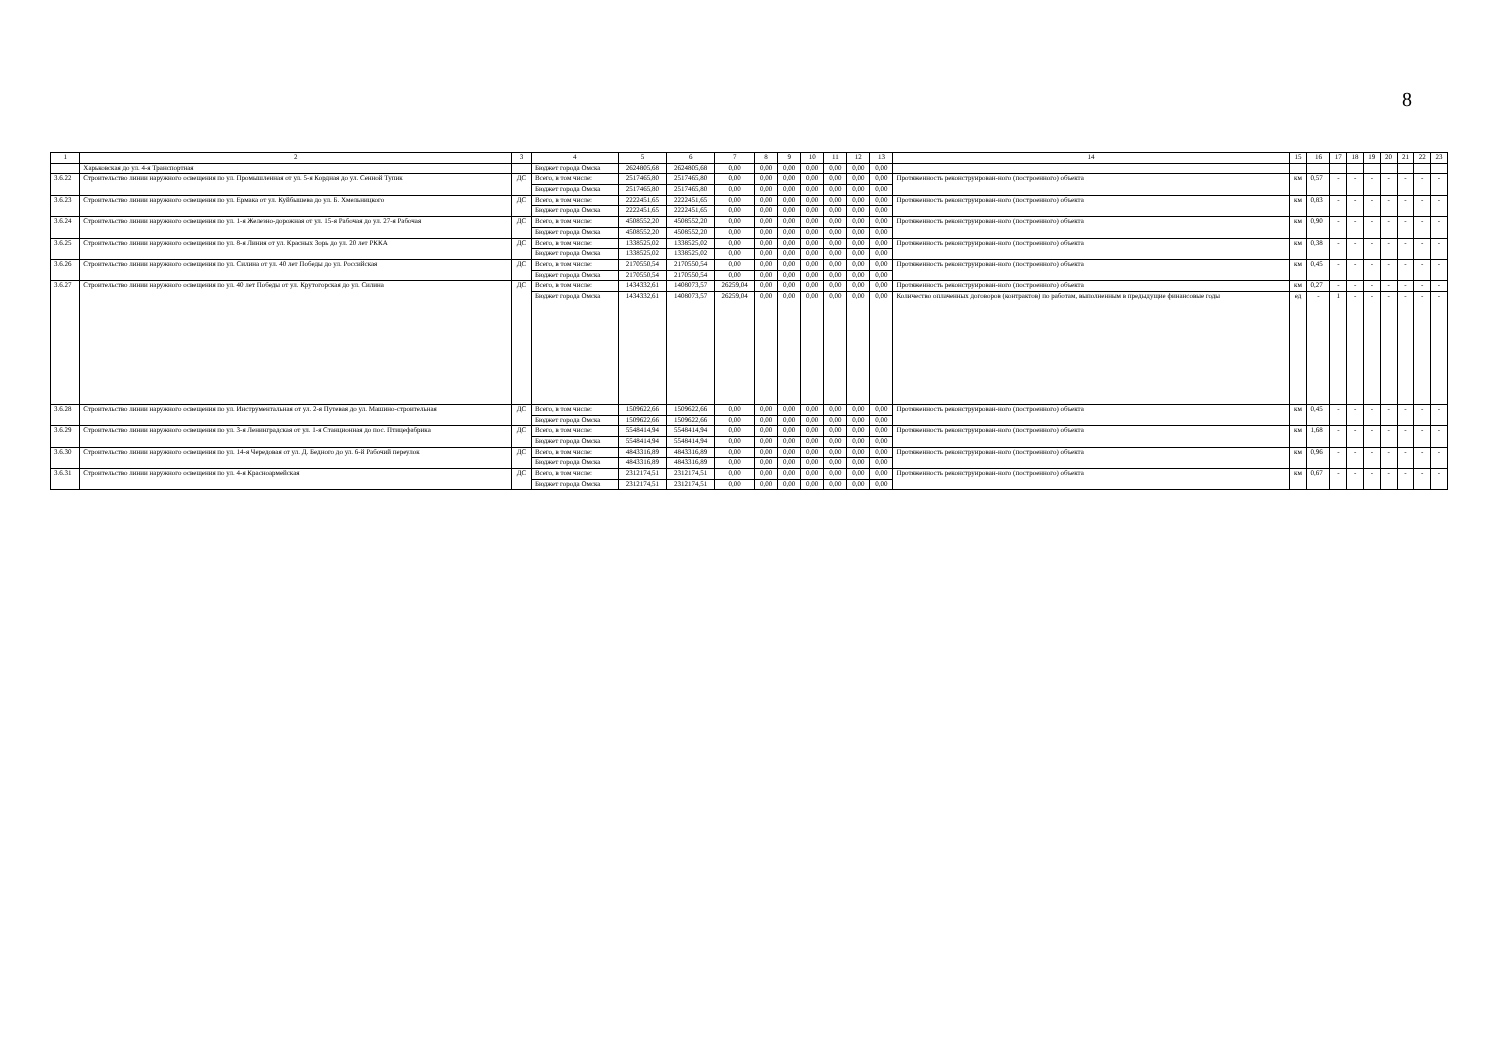8
| 1 | 2 | 3 | 4 | 5 | 6 | 7 | 8 | 9 | 10 | 11 | 12 | 13 | 14 | 15 | 16 | 17 | 18 | 19 | 20 | 21 | 22 | 23 |
| --- | --- | --- | --- | --- | --- | --- | --- | --- | --- | --- | --- | --- | --- | --- | --- | --- | --- | --- | --- | --- | --- | --- |
| | Харьковская до ул. 4-я Транспортная | | Бюджет города Омска | 2624805,68 | 2624805,68 | 0,00 | 0,00 | 0,00 | 0,00 | 0,00 | 0,00 | 0,00 | | | | | | | | | | |
| 3.6.22 | Строительство линии наружного освещения по ул. Промышленная от ул. 5-я Кордная до ул. Сенной Тупик | ДС | Всего, в том числе: | 2517465,80 | 2517465,80 | 0,00 | 0,00 | 0,00 | 0,00 | 0,00 | 0,00 | 0,00 | Протяженность реконструирован-ного (построенного) объекта | км | 0,57 | - | - | - | - | - | - | - |
| | | | Бюджет города Омска | 2517465,80 | 2517465,80 | 0,00 | 0,00 | 0,00 | 0,00 | 0,00 | 0,00 | 0,00 | | | | | | | | | | |
| 3.6.23 | Строительство линии наружного освещения по ул. Ермака от ул. Куйбышева до ул. Б. Хмельницкого | ДС | Всего, в том числе: | 2222451,65 | 2222451,65 | 0,00 | 0,00 | 0,00 | 0,00 | 0,00 | 0,00 | 0,00 | Протяженность реконструирован-ного (построенного) объекта | км | 0,83 | - | - | - | - | - | - | - |
| | | | Бюджет города Омска | 2222451,65 | 2222451,65 | 0,00 | 0,00 | 0,00 | 0,00 | 0,00 | 0,00 | 0,00 | | | | | | | | | | |
| 3.6.24 | Строительство линии наружного освещения по ул. 1-я Железно-дорожная от ул. 15-я Рабочая до ул. 27-я Рабочая | ДС | Всего, в том числе: | 4508552,20 | 4508552,20 | 0,00 | 0,00 | 0,00 | 0,00 | 0,00 | 0,00 | 0,00 | Протяженность реконструирован-ного (построенного) объекта | км | 0,90 | - | - | - | - | - | - | - |
| | | | Бюджет города Омска | 4508552,20 | 4508552,20 | 0,00 | 0,00 | 0,00 | 0,00 | 0,00 | 0,00 | 0,00 | | | | | | | | | | |
| 3.6.25 | Строительство линии наружного освещения по ул. 8-я Линия от ул. Красных Зорь до ул. 20 лет РККА | ДС | Всего, в том числе: | 1338525,02 | 1338525,02 | 0,00 | 0,00 | 0,00 | 0,00 | 0,00 | 0,00 | 0,00 | Протяженность реконструирован-ного (построенного) объекта | км | 0,38 | - | - | - | - | - | - | - |
| | | | Бюджет города Омска | 1338525,02 | 1338525,02 | 0,00 | 0,00 | 0,00 | 0,00 | 0,00 | 0,00 | 0,00 | | | | | | | | | | |
| 3.6.26 | Строительство линии наружного освещения по ул. Силина от ул. 40 лет Победы до ул. Российская | ДС | Всего, в том числе: | 2170550,54 | 2170550,54 | 0,00 | 0,00 | 0,00 | 0,00 | 0,00 | 0,00 | 0,00 | Протяженность реконструирован-ного (построенного) объекта | км | 0,45 | - | - | - | - | - | - | - |
| | | | Бюджет города Омска | 2170550,54 | 2170550,54 | 0,00 | 0,00 | 0,00 | 0,00 | 0,00 | 0,00 | 0,00 | | | | | | | | | | |
| 3.6.27 | Строительство линии наружного освещения по ул. 40 лет Победы от ул. Крутогорская до ул. Силина | ДС | Всего, в том числе: | 1434332,61 | 1408073,57 | 26259,04 | 0,00 | 0,00 | 0,00 | 0,00 | 0,00 | 0,00 | Протяженность реконструирован-ного (построенного) объекта | км | 0,27 | - | - | - | - | - | - | - |
| | | | Бюджет города Омска | 1434332,61 | 1408073,57 | 26259,04 | 0,00 | 0,00 | 0,00 | 0,00 | 0,00 | 0,00 | | | | | | | | | | |
| | | | | | | | | | | | | | Количество оплаченных договоров (контрактов) по работам, выполненным в предыдущие финансовые годы | ед | - | 1 | - | - | - | - | - | - |
| 3.6.28 | Строительство линии наружного освещения по ул. Инструментальная от ул. 2-я Путевая до ул. Машино-строительная | ДС | Всего, в том числе: | 1509622,66 | 1509622,66 | 0,00 | 0,00 | 0,00 | 0,00 | 0,00 | 0,00 | 0,00 | Протяженность реконструирован-ного (построенного) объекта | км | 0,45 | - | - | - | - | - | - | - |
| | | | Бюджет города Омска | 1509622,66 | 1509622,66 | 0,00 | 0,00 | 0,00 | 0,00 | 0,00 | 0,00 | 0,00 | | | | | | | | | | |
| 3.6.29 | Строительство линии наружного освещения по ул. 3-я Ленинградская от ул. 1-я Станционная до пос. Птицефабрика | ДС | Всего, в том числе: | 5548414,94 | 5548414,94 | 0,00 | 0,00 | 0,00 | 0,00 | 0,00 | 0,00 | 0,00 | Протяженность реконструирован-ного (построенного) объекта | км | 1,68 | - | - | - | - | - | - | - |
| | | | Бюджет города Омска | 5548414,94 | 5548414,94 | 0,00 | 0,00 | 0,00 | 0,00 | 0,00 | 0,00 | 0,00 | | | | | | | | | | |
| 3.6.30 | Строительство линии наружного освещения по ул. 14-я Чередовая от ул. Д. Бедного до ул. 6-й Рабочий переулок | ДС | Всего, в том числе: | 4843316,89 | 4843316,89 | 0,00 | 0,00 | 0,00 | 0,00 | 0,00 | 0,00 | 0,00 | Протяженность реконструирован-ного (построенного) объекта | км | 0,96 | - | - | - | - | - | - | - |
| | | | Бюджет города Омска | 4843316,89 | 4843316,89 | 0,00 | 0,00 | 0,00 | 0,00 | 0,00 | 0,00 | 0,00 | | | | | | | | | | |
| 3.6.31 | Строительство линии наружного освещения по ул. 4-я Красноармейская | ДС | Всего, в том числе: | 2312174,51 | 2312174,51 | 0,00 | 0,00 | 0,00 | 0,00 | 0,00 | 0,00 | 0,00 | Протяженность реконструирован-ного (построенного) объекта | км | 0,67 | - | - | - | - | - | - | - |
| | | | Бюджет города Омска | 2312174,51 | 2312174,51 | 0,00 | 0,00 | 0,00 | 0,00 | 0,00 | 0,00 | 0,00 | | | | | | | | | | |